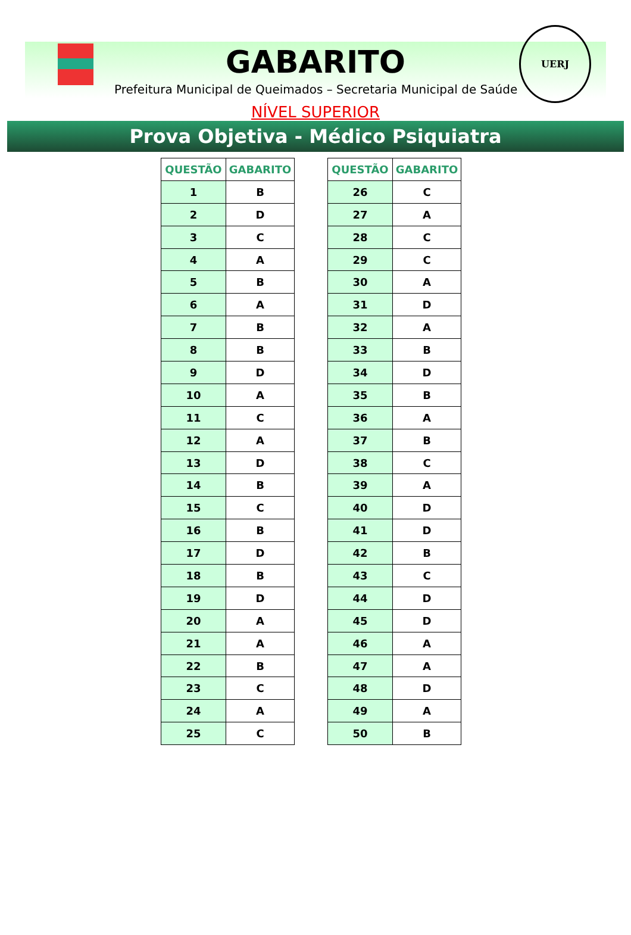GABARITO
Prefeitura Municipal de Queimados – Secretaria Municipal de Saúde
UERJ
NÍVEL SUPERIOR
Prova Objetiva - Médico Psiquiatra
| QUESTÃO | GABARITO |
| --- | --- |
| 1 | B |
| 2 | D |
| 3 | C |
| 4 | A |
| 5 | B |
| 6 | A |
| 7 | B |
| 8 | B |
| 9 | D |
| 10 | A |
| 11 | C |
| 12 | A |
| 13 | D |
| 14 | B |
| 15 | C |
| 16 | B |
| 17 | D |
| 18 | B |
| 19 | D |
| 20 | A |
| 21 | A |
| 22 | B |
| 23 | C |
| 24 | A |
| 25 | C |
| QUESTÃO | GABARITO |
| --- | --- |
| 26 | C |
| 27 | A |
| 28 | C |
| 29 | C |
| 30 | A |
| 31 | D |
| 32 | A |
| 33 | B |
| 34 | D |
| 35 | B |
| 36 | A |
| 37 | B |
| 38 | C |
| 39 | A |
| 40 | D |
| 41 | D |
| 42 | B |
| 43 | C |
| 44 | D |
| 45 | D |
| 46 | A |
| 47 | A |
| 48 | D |
| 49 | A |
| 50 | B |